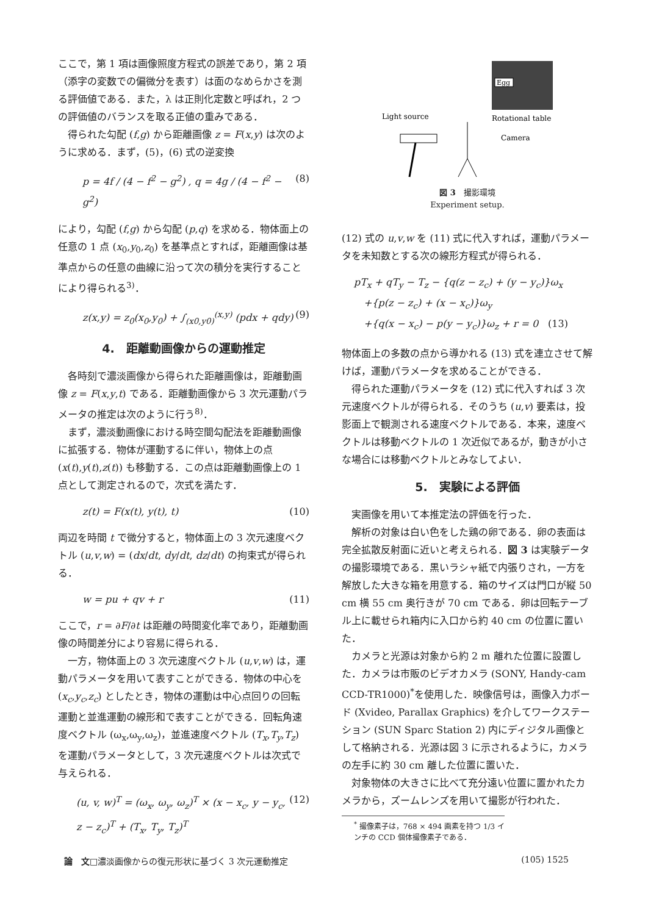ここで，第 1 項は画像照度方程式の誤差であり，第 2 項（添字の変数での偏微分を表す）は面のなめらかさを測る評価値である．また，λ は正則化定数と呼ばれ，2 つの評価値のバランスを取る正値の重みである．
得られた勾配 (f,g) から距離画像 z = F(x,y) は次のように求める．まず，(5)，(6) 式の逆変換
p = 4f / (4 − f<sup>2</sup> − g<sup>2</sup>) , q = 4g / (4 − f<sup>2</sup> − g<sup>2</sup>) (8)
により，勾配 (f,g) から勾配 (p,q) を求める．物体面上の任意の 1 点 (x<sub>0</sub>,y<sub>0</sub>,z<sub>0</sub>) を基準点とすれば，距離画像は基準点からの任意の曲線に沿って次の積分を実行することにより得られる<sup>3)</sup>．
z(x,y) = z<sub>0</sub>(x<sub>0</sub>,y<sub>0</sub>) + ∫<sub>(x0,y0)</sub><sup>(x,y)</sup> (pdx + qdy) (9)
4.　距離動画像からの運動推定
各時刻で濃淡画像から得られた距離画像は，距離動画像 z = F(x,y,t) である．距離動画像から 3 次元運動パラメータの推定は次のように行う<sup>8)</sup>．
まず，濃淡動画像における時空間勾配法を距離動画像に拡張する．物体が運動するに伴い，物体上の点 (x(t),y(t),z(t)) も移動する．この点は距離動画像上の 1 点として測定されるので，次式を満たす．
z(t) = F(x(t), y(t), t) (10)
両辺を時間 t で微分すると，物体面上の 3 次元速度ベクトル (u,v,w) = (dx/dt, dy/dt, dz/dt) の拘束式が得られる．
w = pu + qv + r (11)
ここで，r = ∂F/∂t は距離の時間変化率であり，距離動画像の時間差分により容易に得られる．
一方，物体面上の 3 次元速度ベクトル (u,v,w) は，運動パラメータを用いて表すことができる．物体の中心を (x<sub>c</sub>,y<sub>c</sub>,z<sub>c</sub>) としたとき，物体の運動は中心点回りの回転運動と並進運動の線形和で表すことができる．回転角速度ベクトル (ω<sub>x</sub>,ω<sub>y</sub>,ω<sub>z</sub>)，並進速度ベクトル (T<sub>x</sub>,T<sub>y</sub>,T<sub>z</sub>) を運動パラメータとして，3 次元速度ベクトルは次式で与えられる．
(u, v, w)<sup>T</sup> = (ω<sub>x</sub>, ω<sub>y</sub>, ω<sub>z</sub>)<sup>T</sup> × (x − x<sub>c</sub>, y − y<sub>c</sub>, z − z<sub>c</sub>)<sup>T</sup> + (T<sub>x</sub>, T<sub>y</sub>, T<sub>z</sub>)<sup>T</sup> (12)
Egg
Light source
Rotational table
Camera
図 3　撮影環境
Experiment setup.
(12) 式の u,v,w を (11) 式に代入すれば，運動パラメータを未知数とする次の線形方程式が得られる．
pT<sub>x</sub> + qT<sub>y</sub> − T<sub>z</sub> − {q(z − z<sub>c</sub>) + (y − y<sub>c</sub>)}ω<sub>x</sub>
　+{p(z − z<sub>c</sub>) + (x − x<sub>c</sub>)}ω<sub>y</sub>
　+{q(x − x<sub>c</sub>) − p(y − y<sub>c</sub>)}ω<sub>z</sub> + r = 0　(13)
物体面上の多数の点から導かれる (13) 式を連立させて解けば，運動パラメータを求めることができる．
得られた運動パラメータを (12) 式に代入すれば 3 次元速度ベクトルが得られる．そのうち (u,v) 要素は，投影面上で観測される速度ベクトルである．本来，速度ベクトルは移動ベクトルの 1 次近似であるが，動きが小さな場合には移動ベクトルとみなしてよい．
5.　実験による評価
実画像を用いて本推定法の評価を行った．
解析の対象は白い色をした鶏の卵である．卵の表面は完全拡散反射面に近いと考えられる．図 3 は実験データの撮影環境である．黒いラシャ紙で内張りされ，一方を解放した大きな箱を用意する．箱のサイズは門口が縦 50 cm 横 55 cm 奥行きが 70 cm である．卵は回転テーブル上に載せられ箱内に入口から約 40 cm の位置に置いた．
カメラと光源は対象から約 2 m 離れた位置に設置した．カメラは市販のビデオカメラ (SONY, Handy-cam CCD-TR1000)<sup>*</sup>を使用した．映像信号は，画像入力ボード (Xvideo, Parallax Graphics) を介してワークステーション (SUN Sparc Station 2) 内にディジタル画像として格納される．光源は図 3 に示されるように，カメラの左手に約 30 cm 離した位置に置いた．
対象物体の大きさに比べて充分遠い位置に置かれたカメラから，ズームレンズを用いて撮影が行われた．
<sup>*</sup> 撮像素子は，768 × 494 画素を持つ 1/3 インチの CCD 個体撮像素子である．
論　文□濃淡画像からの復元形状に基づく 3 次元運動推定 (105) 1525